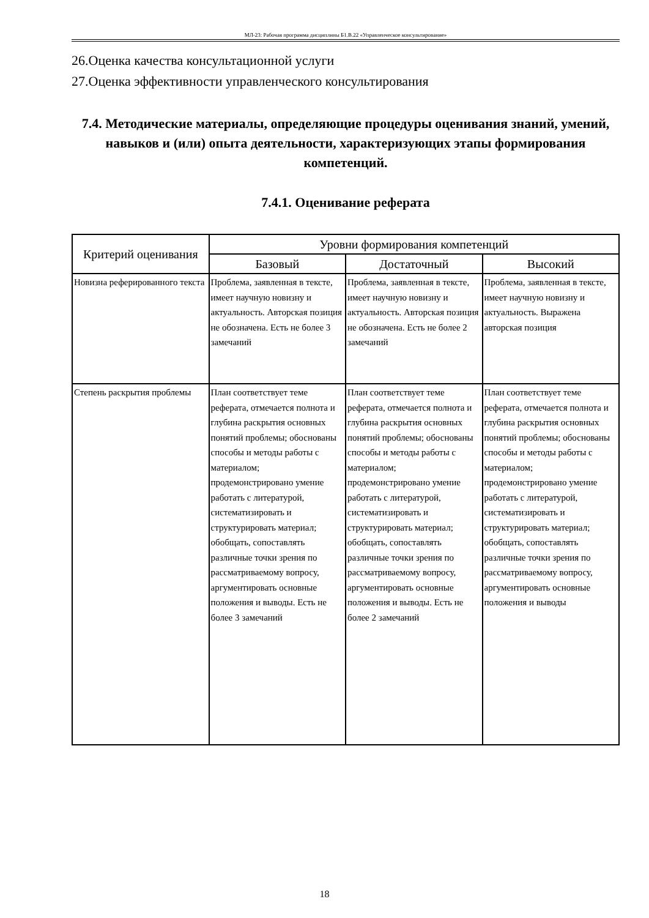МЛ-23: Рабочая программа дисциплины Б1.В.22 «Управленческое консультирование»
26.Оценка качества консультационной услуги
27.Оценка эффективности управленческого консультирования
7.4. Методические материалы, определяющие процедуры оценивания знаний, умений, навыков и (или) опыта деятельности, характеризующих этапы формирования компетенций.
7.4.1. Оценивание реферата
| Критерий оценивания | Уровни формирования компетенций | | |
| --- | --- | --- | --- |
| | Базовый | Достаточный | Высокий |
| Новизна реферированного текста | Проблема, заявленная в тексте, имеет научную новизну и актуальность. Авторская позиция не обозначена. Есть не более 3 замечаний | Проблема, заявленная в тексте, имеет научную новизну и актуальность. Авторская позиция не обозначена. Есть не более 2 замечаний | Проблема, заявленная в тексте, имеет научную новизну и актуальность. Выражена авторская позиция |
| Степень раскрытия проблемы | План соответствует теме реферата, отмечается полнота и глубина раскрытия основных понятий проблемы; обоснованы способы и методы работы с материалом; продемонстрировано умение работать с литературой, систематизировать и структурировать материал; обобщать, сопоставлять различные точки зрения по рассматриваемому вопросу, аргументировать основные положения и выводы. Есть не более 3 замечаний | План соответствует теме реферата, отмечается полнота и глубина раскрытия основных понятий проблемы; обоснованы способы и методы работы с материалом; продемонстрировано умение работать с литературой, систематизировать и структурировать материал; обобщать, сопоставлять различные точки зрения по рассматриваемому вопросу, аргументировать основные положения и выводы. Есть не более 2 замечаний | План соответствует теме реферата, отмечается полнота и глубина раскрытия основных понятий проблемы; обоснованы способы и методы работы с материалом; продемонстрировано умение работать с литературой, систематизировать и структурировать материал; обобщать, сопоставлять различные точки зрения по рассматриваемому вопросу, аргументировать основные положения и выводы |
18